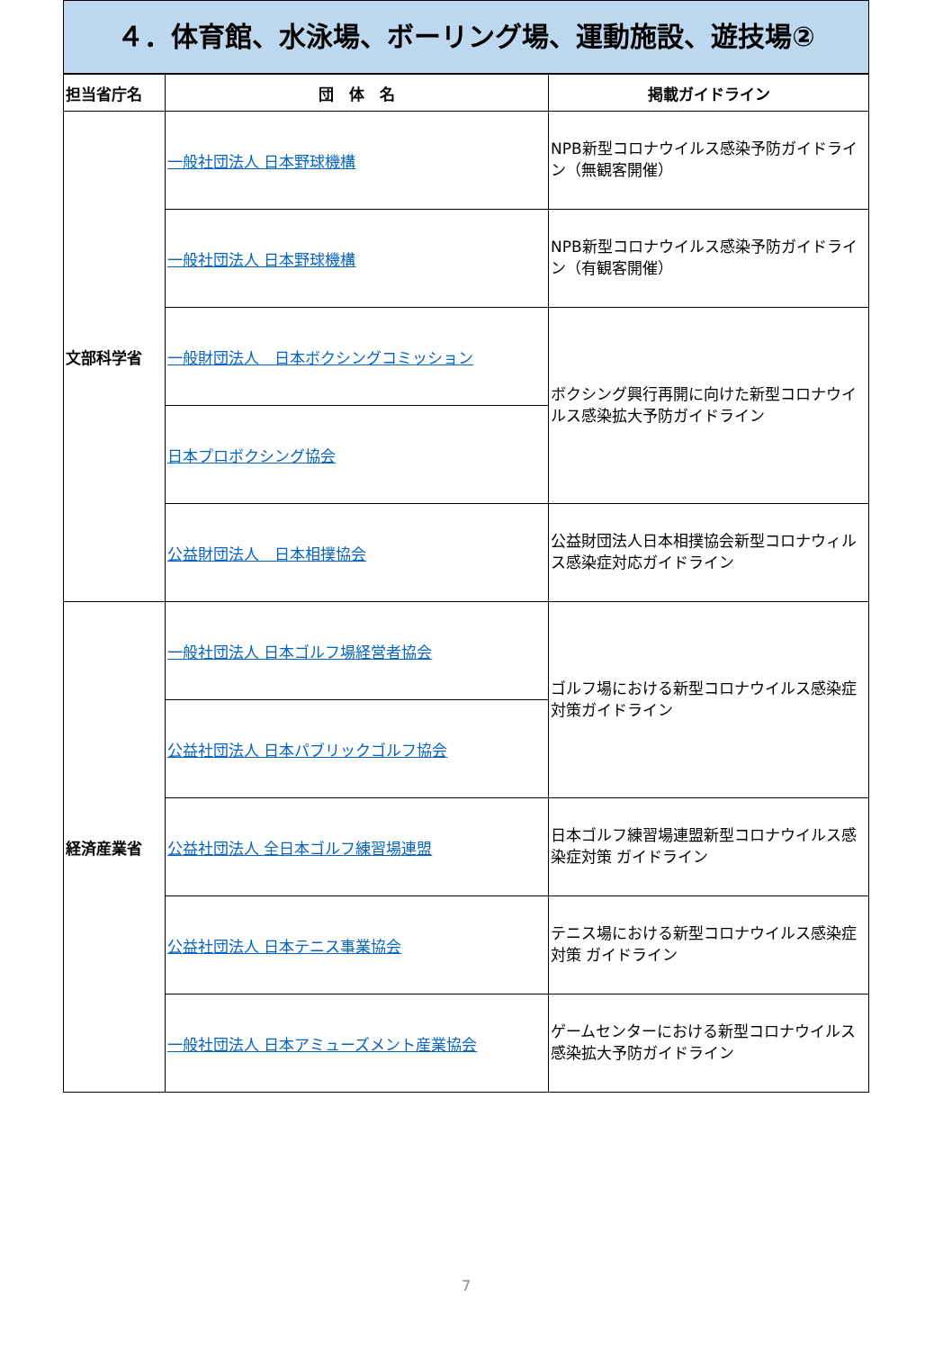４．体育館、水泳場、ボーリング場、運動施設、遊技場②
| 担当省庁名 | 団 体 名 | 掲載ガイドライン |
| --- | --- | --- |
| 文部科学省 | 一般社団法人 日本野球機構 | NPB新型コロナウイルス感染予防ガイドライン（無観客開催） |
| | 一般社団法人 日本野球機構 | NPB新型コロナウイルス感染予防ガイドライン（有観客開催） |
| | 一般財団法人 日本ボクシングコミッション | ボクシング興行再開に向けた新型コロナウイルス感染拡大予防ガイドライン |
| | 日本プロボクシング協会 | |
| | 公益財団法人 日本相撲協会 | 公益財団法人日本相撲協会新型コロナウィルス感染症対応ガイドライン |
| 経済産業省 | 一般社団法人 日本ゴルフ場経営者協会 | ゴルフ場における新型コロナウイルス感染症対策ガイドライン |
| | 公益社団法人 日本パブリックゴルフ協会 | |
| | 公益社団法人 全日本ゴルフ練習場連盟 | 日本ゴルフ練習場連盟新型コロナウイルス感染症対策 ガイドライン |
| | 公益社団法人 日本テニス事業協会 | テニス場における新型コロナウイルス感染症対策 ガイドライン |
| | 一般社団法人 日本アミューズメント産業協会 | ゲームセンターにおける新型コロナウイルス感染拡大予防ガイドライン |
7